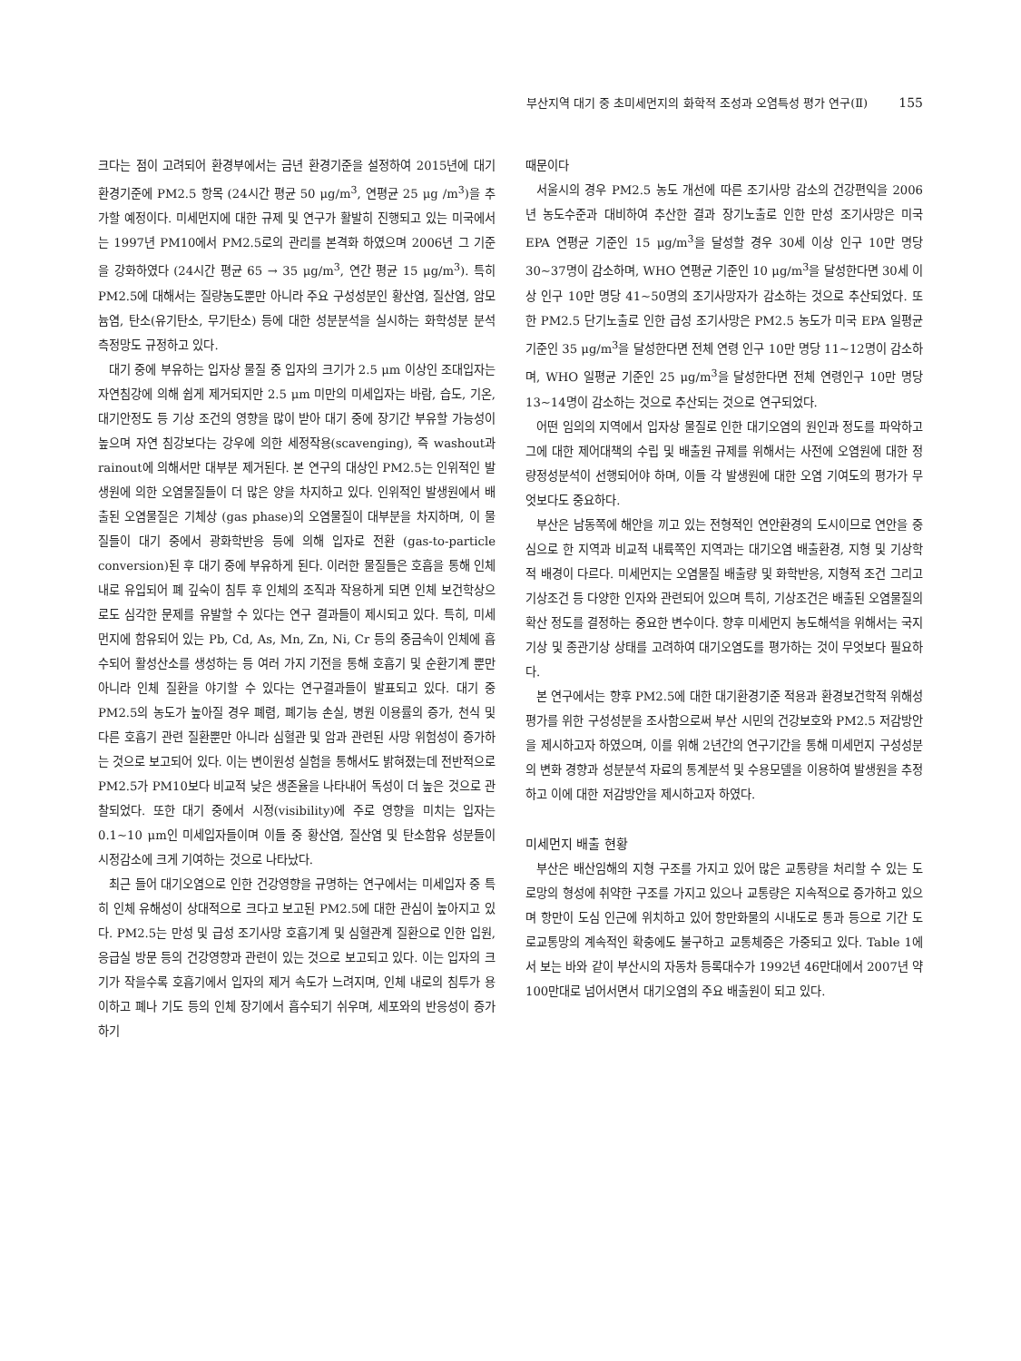부산지역 대기 중 초미세먼지의 화학적 조성과 오염특성 평가 연구(Ⅱ) 155
크다는 점이 고려되어 환경부에서는 금년 환경기준을 설정하여 2015년에 대기환경기준에 PM2.5 항목 (24시간 평균 50 μg/m<sup>3</sup>, 연평균 25 μg /m<sup>3</sup>)을 추가할 예정이다. 미세먼지에 대한 규제 및 연구가 활발히 진행되고 있는 미국에서는 1997년 PM10에서 PM2.5로의 관리를 본격화 하였으며 2006년 그 기준을 강화하였다 (24시간 평균 65 → 35 μg/m<sup>3</sup>, 연간 평균 15 μg/m<sup>3</sup>). 특히 PM2.5에 대해서는 질량농도뿐만 아니라 주요 구성성분인 황산염, 질산염, 암모늄염, 탄소(유기탄소, 무기탄소) 등에 대한 성분분석을 실시하는 화학성분 분석 측정망도 규정하고 있다.
대기 중에 부유하는 입자상 물질 중 입자의 크기가 2.5 μm 이상인 조대입자는 자연침강에 의해 쉽게 제거되지만 2.5 μm 미만의 미세입자는 바람, 습도, 기온, 대기안정도 등 기상 조건의 영향을 많이 받아 대기 중에 장기간 부유할 가능성이 높으며 자연 침강보다는 강우에 의한 세정작용(scavenging), 즉 washout과 rainout에 의해서만 대부분 제거된다. 본 연구의 대상인 PM2.5는 인위적인 발생원에 의한 오염물질들이 더 많은 양을 차지하고 있다. 인위적인 발생원에서 배출된 오염물질은 기체상 (gas phase)의 오염물질이 대부분을 차지하며, 이 물질들이 대기 중에서 광화학반응 등에 의해 입자로 전환 (gas-to-particle conversion)된 후 대기 중에 부유하게 된다. 이러한 물질들은 호흡을 통해 인체 내로 유입되어 폐 깊숙이 침투 후 인체의 조직과 작용하게 되면 인체 보건학상으로도 심각한 문제를 유발할 수 있다는 연구 결과들이 제시되고 있다. 특히, 미세먼지에 함유되어 있는 Pb, Cd, As, Mn, Zn, Ni, Cr 등의 중금속이 인체에 흡수되어 활성산소를 생성하는 등 여러 가지 기전을 통해 호흡기 및 순환기계 뿐만 아니라 인체 질환을 야기할 수 있다는 연구결과들이 발표되고 있다. 대기 중 PM2.5의 농도가 높아질 경우 폐렴, 폐기능 손실, 병원 이용률의 증가, 천식 및 다른 호흡기 관련 질환뿐만 아니라 심혈관 및 암과 관련된 사망 위험성이 증가하는 것으로 보고되어 있다. 이는 변이원성 실험을 통해서도 밝혀졌는데 전반적으로 PM2.5가 PM10보다 비교적 낮은 생존율을 나타내어 독성이 더 높은 것으로 관찰되었다. 또한 대기 중에서 시정(visibility)에 주로 영향을 미치는 입자는 0.1~10 μm인 미세입자들이며 이들 중 황산염, 질산염 및 탄소함유 성분들이 시정감소에 크게 기여하는 것으로 나타났다.
최근 들어 대기오염으로 인한 건강영향을 규명하는 연구에서는 미세입자 중 특히 인체 유해성이 상대적으로 크다고 보고된 PM2.5에 대한 관심이 높아지고 있다. PM2.5는 만성 및 급성 조기사망 호흡기계 및 심혈관계 질환으로 인한 입원, 응급실 방문 등의 건강영향과 관련이 있는 것으로 보고되고 있다. 이는 입자의 크기가 작을수록 호흡기에서 입자의 제거 속도가 느려지며, 인체 내로의 침투가 용이하고 폐나 기도 등의 인체 장기에서 흡수되기 쉬우며, 세포와의 반응성이 증가하기
때문이다
서울시의 경우 PM2.5 농도 개선에 따른 조기사망 감소의 건강편익을 2006년 농도수준과 대비하여 추산한 결과 장기노출로 인한 만성 조기사망은 미국 EPA 연평균 기준인 15 μg/m<sup>3</sup>을 달성할 경우 30세 이상 인구 10만 명당 30~37명이 감소하며, WHO 연평균 기준인 10 μg/m<sup>3</sup>을 달성한다면 30세 이상 인구 10만 명당 41~50명의 조기사망자가 감소하는 것으로 추산되었다. 또한 PM2.5 단기노출로 인한 급성 조기사망은 PM2.5 농도가 미국 EPA 일평균 기준인 35 μg/m<sup>3</sup>을 달성한다면 전체 연령 인구 10만 명당 11~12명이 감소하며, WHO 일평균 기준인 25 μg/m<sup>3</sup>을 달성한다면 전체 연령인구 10만 명당 13~14명이 감소하는 것으로 추산되는 것으로 연구되었다.
어떤 임의의 지역에서 입자상 물질로 인한 대기오염의 원인과 정도를 파악하고 그에 대한 제어대책의 수립 및 배출원 규제를 위해서는 사전에 오염원에 대한 정량정성분석이 선행되어야 하며, 이들 각 발생원에 대한 오염 기여도의 평가가 무엇보다도 중요하다.
부산은 남동쪽에 해안을 끼고 있는 전형적인 연안환경의 도시이므로 연안을 중심으로 한 지역과 비교적 내륙쪽인 지역과는 대기오염 배출환경, 지형 및 기상학적 배경이 다르다. 미세먼지는 오염물질 배출량 및 화학반응, 지형적 조건 그리고 기상조건 등 다양한 인자와 관련되어 있으며 특히, 기상조건은 배출된 오염물질의 확산 정도를 결정하는 중요한 변수이다. 향후 미세먼지 농도해석을 위해서는 국지기상 및 종관기상 상태를 고려하여 대기오염도를 평가하는 것이 무엇보다 필요하다.
본 연구에서는 향후 PM2.5에 대한 대기환경기준 적용과 환경보건학적 위해성 평가를 위한 구성성분을 조사함으로써 부산 시민의 건강보호와 PM2.5 저감방안을 제시하고자 하였으며, 이를 위해 2년간의 연구기간을 통해 미세먼지 구성성분의 변화 경향과 성분분석 자료의 통계분석 및 수용모델을 이용하여 발생원을 추정하고 이에 대한 저감방안을 제시하고자 하였다.
미세먼지 배출 현황
부산은 배산임해의 지형 구조를 가지고 있어 많은 교통량을 처리할 수 있는 도로망의 형성에 취약한 구조를 가지고 있으나 교통량은 지속적으로 증가하고 있으며 항만이 도심 인근에 위치하고 있어 항만화물의 시내도로 통과 등으로 기간 도로교통망의 계속적인 확충에도 불구하고 교통체증은 가중되고 있다. Table 1에서 보는 바와 같이 부산시의 자동차 등록대수가 1992년 46만대에서 2007년 약 100만대로 넘어서면서 대기오염의 주요 배출원이 되고 있다.